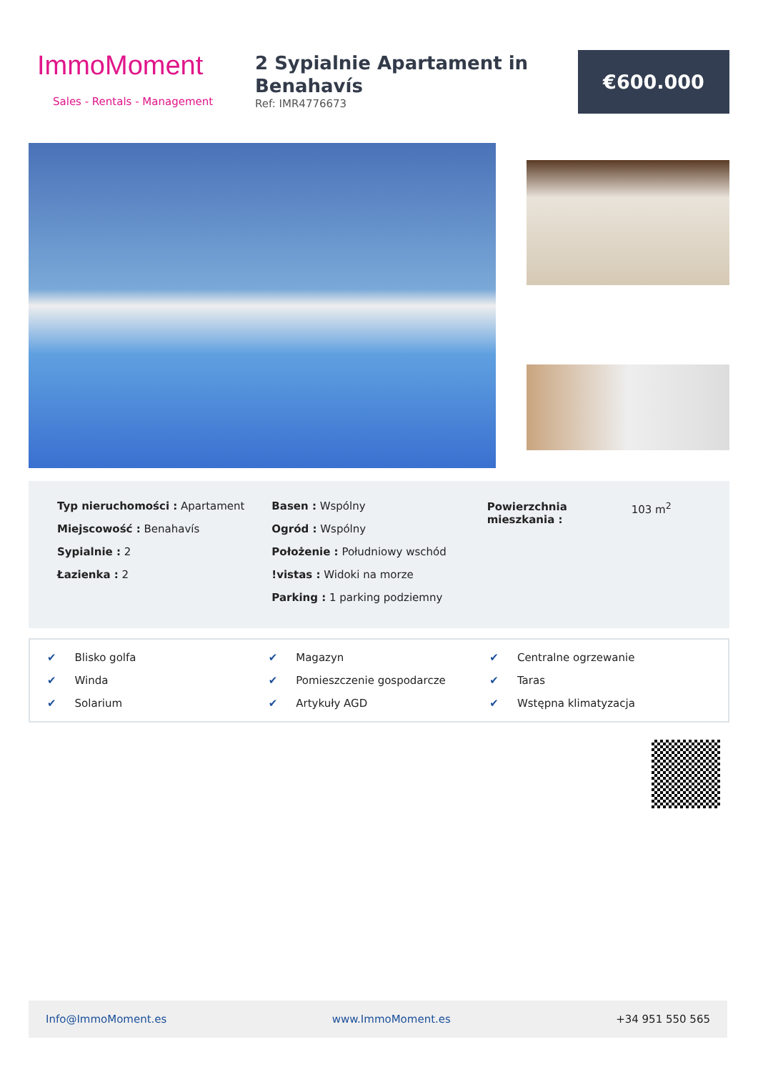ImmoMoment
Sales - Rentals - Management
2 Sypialnie Apartament in Benahavís
Ref: IMR4776673
€600.000
Typ nieruchomości : Apartament
Miejscowość : Benahavís
Sypialnie : 2
Łazienka : 2
Basen : Wspólny
Ogród : Wspólny
Położenie : Południowy wschód
!vistas : Widoki na morze
Parking : 1 parking podziemny
| Powierzchnia mieszkania : | 103 m<sup>2</sup> |
✔ Blisko golfa
✔ Magazyn
✔ Centralne ogrzewanie
✔ Winda
✔ Pomieszczenie gospodarcze
✔ Taras
✔ Solarium
✔ Artykuły AGD
✔ Wstępna klimatyzacja
Info@ImmoMoment.es www.ImmoMoment.es +34 951 550 565